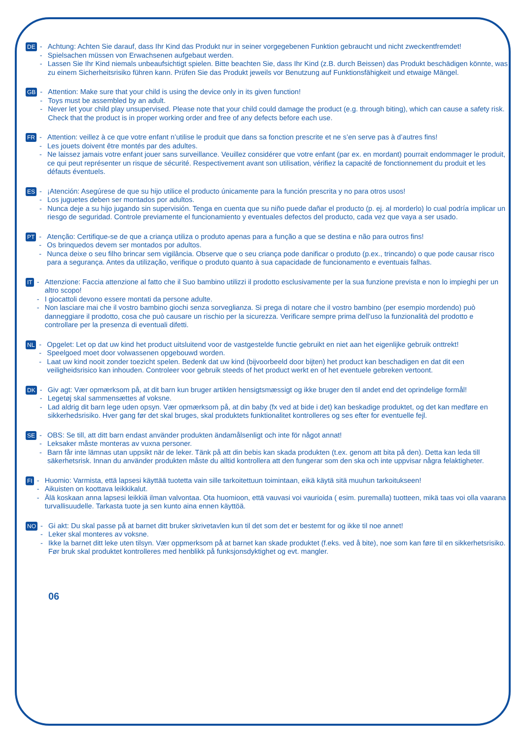DE
- Achtung: Achten Sie darauf, dass Ihr Kind das Produkt nur in seiner vorgegebenen Funktion gebraucht und nicht zweckentfremdet!
- Spielsachen müssen von Erwachsenen aufgebaut werden.
- Lassen Sie Ihr Kind niemals unbeaufsichtigt spielen. Bitte beachten Sie, dass Ihr Kind (z.B. durch Beissen) das Produkt beschädigen könnte, was zu einem Sicherheitsrisiko führen kann. Prüfen Sie das Produkt jeweils vor Benutzung auf Funktionsfähigkeit und etwaige Mängel.
GB
- Attention: Make sure that your child is using the device only in its given function!
- Toys must be assembled by an adult.
- Never let your child play unsupervised. Please note that your child could damage the product (e.g. through biting), which can cause a safety risk. Check that the product is in proper working order and free of any defects before each use.
FR
- Attention: veillez à ce que votre enfant n’utilise le produit que dans sa fonction prescrite et ne s’en serve pas à d’autres fins!
- Les jouets doivent être montés par des adultes.
- Ne laissez jamais votre enfant jouer sans surveillance. Veuillez considérer que votre enfant (par ex. en mordant) pourrait endommager le produit, ce qui peut représenter un risque de sécurité. Respectivement avant son utilisation, vérifiez la capacité de fonctionnement du produit et les défauts éventuels.
ES
- ¡Atención: Asegúrese de que su hijo utilice el producto únicamente para la función prescrita y no para otros usos!
- Los juguetes deben ser montados por adultos.
- Nunca deje a su hijo jugando sin supervisión. Tenga en cuenta que su niño puede dañar el producto (p. ej. al morderlo) lo cual podría implicar un riesgo de seguridad. Controle previamente el funcionamiento y eventuales defectos del producto, cada vez que vaya a ser usado.
PT
- Atenção: Certifique-se de que a criança utiliza o produto apenas para a função a que se destina e não para outros fins!
- Os brinquedos devem ser montados por adultos.
- Nunca deixe o seu filho brincar sem vigilância. Observe que o seu criança pode danificar o produto (p.ex., trincando) o que pode causar risco para a segurança. Antes da utilização, verifique o produto quanto à sua capacidade de funcionamento e eventuais falhas.
IT
- Attenzione: Faccia attenzione al fatto che il Suo bambino utilizzi il prodotto esclusivamente per la sua funzione prevista e non lo impieghi per un altro scopo!
- I giocattoli devono essere montati da persone adulte.
- Non lasciare mai che il vostro bambino giochi senza sorveglianza. Si prega di notare che il vostro bambino (per esempio mordendo) può danneggiare il prodotto, cosa che può causare un rischio per la sicurezza. Verificare sempre prima dell’uso la funzionalità del prodotto e controllare per la presenza di eventuali difetti.
NL
- Opgelet: Let op dat uw kind het product uitsluitend voor de vastgestelde functie gebruikt en niet aan het eigenlijke gebruik onttrekt!
- Speelgoed moet door volwassenen opgebouwd worden.
- Laat uw kind nooit zonder toezicht spelen. Bedenk dat uw kind (bijvoorbeeld door bijten) het product kan beschadigen en dat dit een veiligheidsrisico kan inhouden. Controleer voor gebruik steeds of het product werkt en of het eventuele gebreken vertoont.
DK
- Giv agt: Vær opmærksom på, at dit barn kun bruger artiklen hensigtsmæssigt og ikke bruger den til andet end det oprindelige formål!
- Legetøj skal sammensættes af voksne.
- Lad aldrig dit barn lege uden opsyn. Vær opmærksom på, at din baby (fx ved at bide i det) kan beskadige produktet, og det kan medføre en sikkerhedsrisiko. Hver gang før det skal bruges, skal produktets funktionalitet kontrolleres og ses efter for eventuelle fejl.
SE
- OBS: Se till, att ditt barn endast använder produkten ändamålsenligt och inte för något annat!
- Leksaker måste monteras av vuxna personer.
- Barn får inte lämnas utan uppsikt när de leker. Tänk på att din bebis kan skada produkten (t.ex. genom att bita på den). Detta kan leda till säkerhetsrisk. Innan du använder produkten måste du alltid kontrollera att den fungerar som den ska och inte uppvisar några felaktigheter.
FI
- Huomio: Varmista, että lapsesi käyttää tuotetta vain sille tarkoitettuun toimintaan, eikä käytä sitä muuhun tarkoitukseen!
- Aikuisten on koottava leikkikalut.
- Älä koskaan anna lapsesi leikkiä ilman valvontaa. Ota huomioon, että vauvasi voi vaurioida ( esim. puremalla) tuotteen, mikä taas voi olla vaarana turvallisuudelle. Tarkasta tuote ja sen kunto aina ennen käyttöä.
NO
- Gi akt: Du skal passe på at barnet ditt bruker skrivetavlen kun til det som det er bestemt for og ikke til noe annet!
- Leker skal monteres av voksne.
- Ikke la barnet ditt leke uten tilsyn. Vær oppmerksom på at barnet kan skade produktet (f.eks. ved å bite), noe som kan føre til en sikkerhetsrisiko. Før bruk skal produktet kontrolleres med henblikk på funksjonsdyktighet og evt. mangler.
06